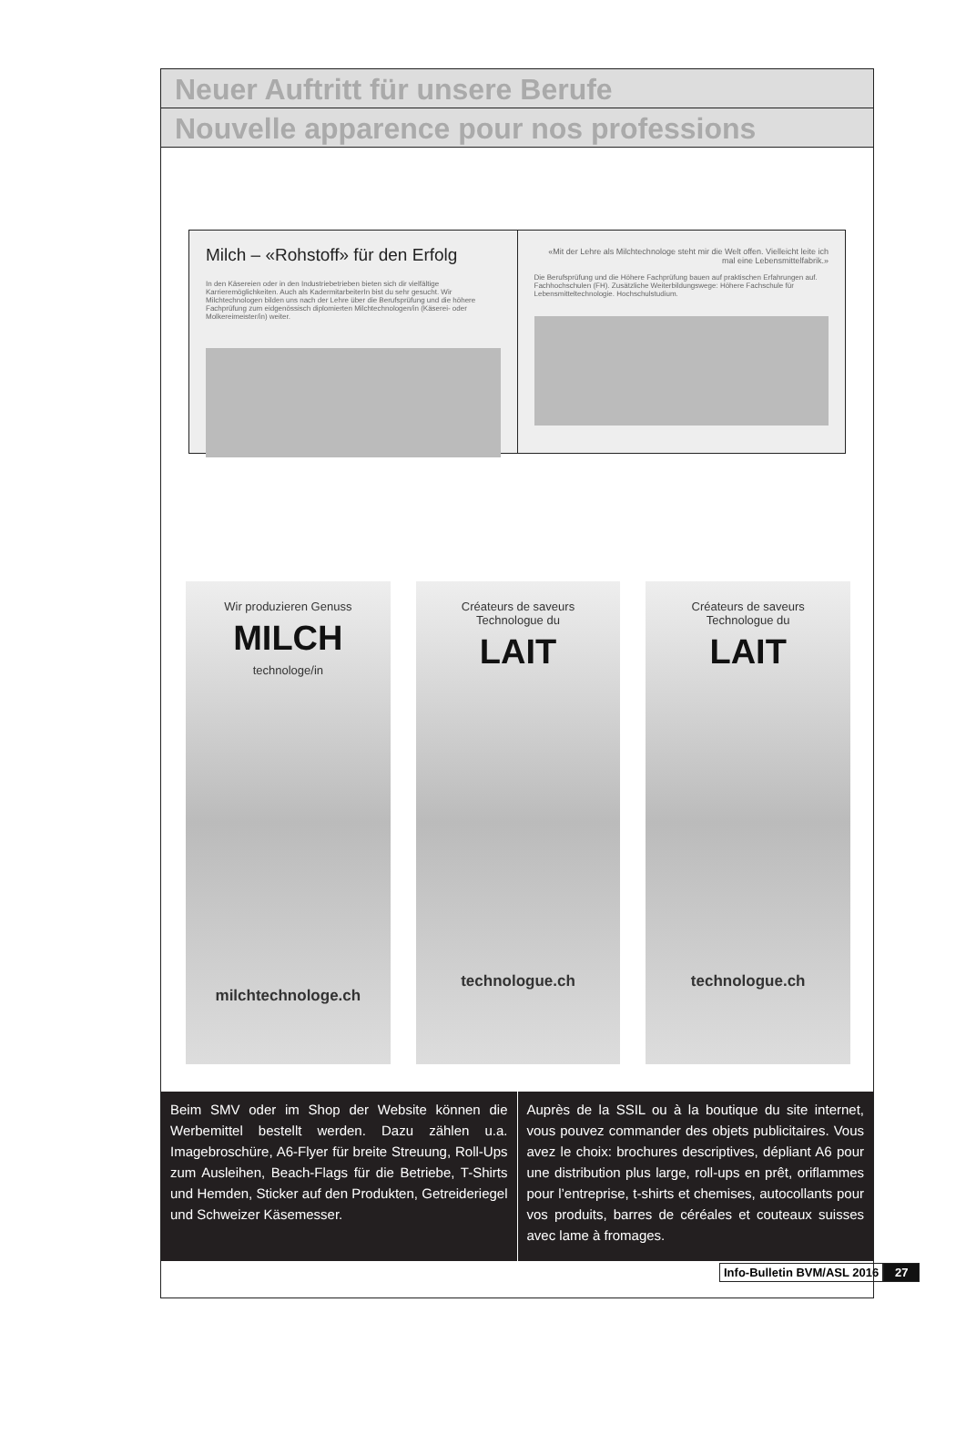Neuer Auftritt für unsere Berufe
Nouvelle apparence pour nos professions
Milch – «Rohstoff» für den Erfolg
In den Käsereien oder in den Industriebetrieben bieten sich dir vielfältige Karrieremöglichkeiten. Auch als KadermitarbeiterIn bist du sehr gesucht. Wir Milchtechnologen bilden uns nach der Lehre über die Berufsprüfung und die höhere Fachprüfung zum eidgenössisch diplomierten Milchtechnologen/in (Käserei- oder Molkereimeister/in) weiter.
«Mit der Lehre als Milchtechnologe steht mir die Welt offen. Vielleicht leite ich mal eine Lebensmittelfabrik.»
Die Berufsprüfung und die Höhere Fachprüfung bauen auf praktischen Erfahrungen auf. Fachhochschulen (FH). Zusätzliche Weiterbildungswege: Höhere Fachschule für Lebensmitteltechnologie. Hochschulstudium.
Wir produzieren Genuss
MILCH
technologe/in
milchtechnologe.ch
Créateurs de saveurs
Technologue du
LAIT
technologue.ch
Créateurs de saveurs
Technologue du
LAIT
technologue.ch
Beim SMV oder im Shop der Website können die Werbemittel bestellt werden. Dazu zählen u.a. Imagebroschüre, A6-Flyer für breite Streuung, Roll-Ups zum Ausleihen, Beach-Flags für die Betriebe, T-Shirts und Hemden, Sticker auf den Produkten, Getreideriegel und Schweizer Käsemesser.
Auprès de la SSIL ou à la boutique du site internet, vous pouvez commander des objets publicitaires. Vous avez le choix: brochures descriptives, dépliant A6 pour une distribution plus large, roll-ups en prêt, oriflammes pour l’entreprise, t-shirts et chemises, autocollants pour vos produits, barres de céréales et couteaux suisses avec lame à fromages.
Info-Bulletin BVM/ASL 2016 27